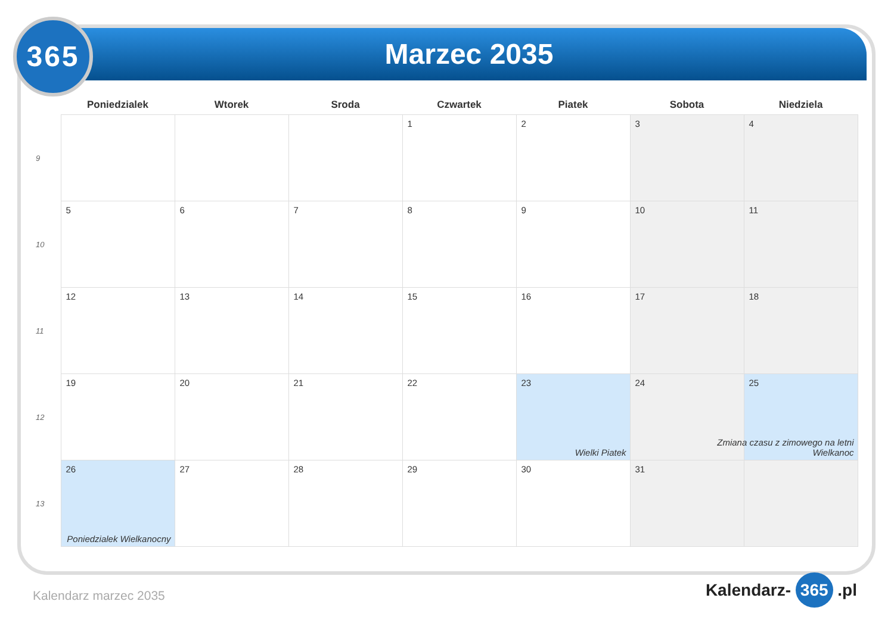Marzec 2035
365
| | Poniedzialek | Wtorek | Sroda | Czwartek | Piatek | Sobota | Niedziela |
| --- | --- | --- | --- | --- | --- | --- | --- |
| 9 | | | | 1 | 2 | 3 | 4 |
| 10 | 5 | 6 | 7 | 8 | 9 | 10 | 11 |
| 11 | 12 | 13 | 14 | 15 | 16 | 17 | 18 |
| 12 | 19 | 20 | 21 | 22 | 23 Wielki Piatek | 24 | 25 Zmiana czasu z zimowego na letni Wielkanoc |
| 13 | 26 Poniedzialek Wielkanocny | 27 | 28 | 29 | 30 | 31 | |
Kalendarz marzec 2035 Kalendarz- 365 .pl